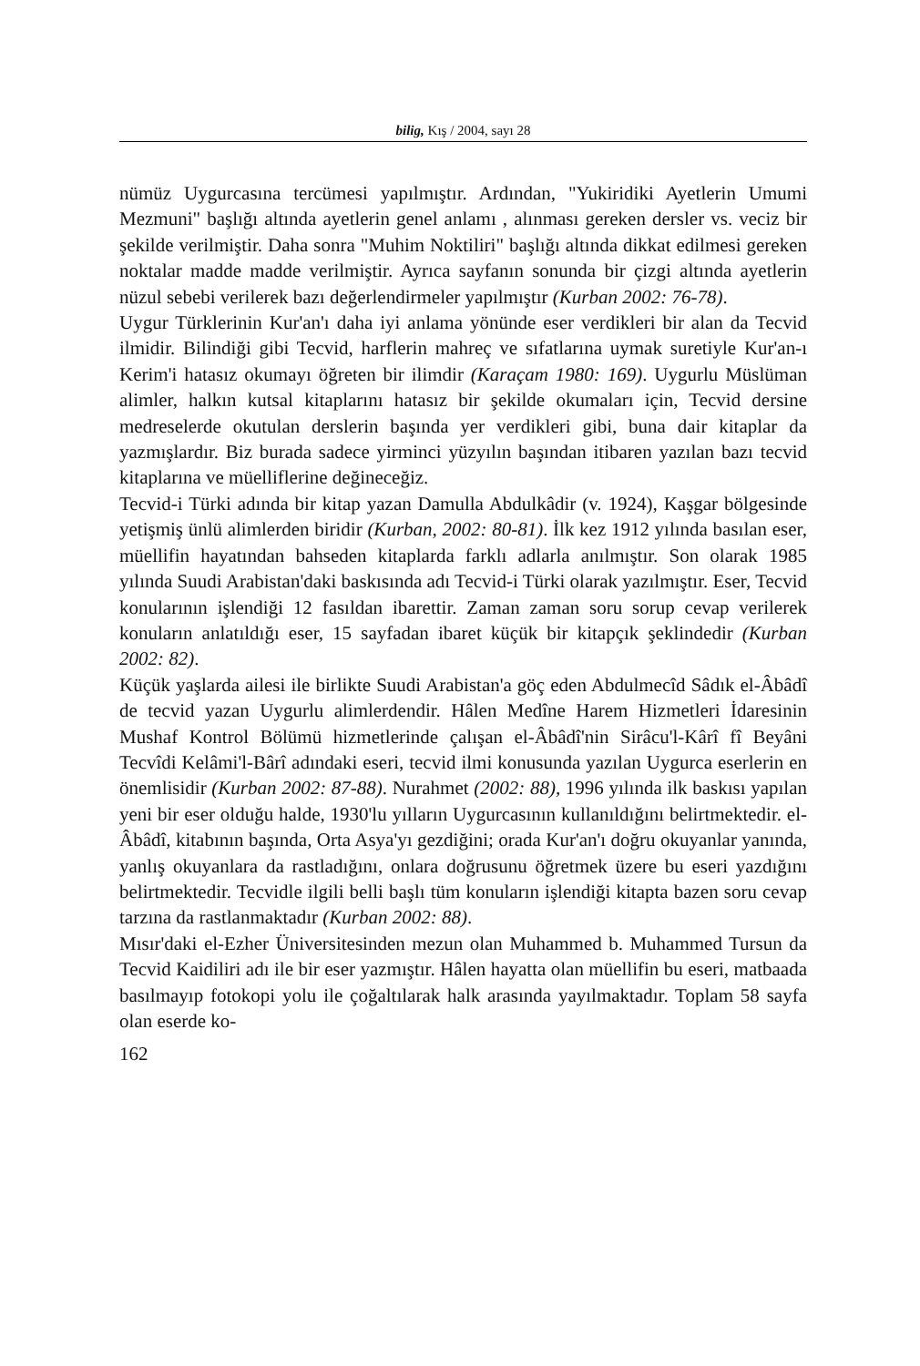bilig, Kış / 2004, sayı 28
nümüz Uygurcasına tercümesi yapılmıştır. Ardından, "Yukiridiki Ayetlerin Umumi Mezmuni" başlığı altında ayetlerin genel anlamı , alınması gereken dersler vs. veciz bir şekilde verilmiştir. Daha sonra "Muhim Noktiliri" başlığı altında dikkat edilmesi gereken noktalar madde madde verilmiştir. Ayrıca sayfanın sonunda bir çizgi altında ayetlerin nüzul sebebi verilerek bazı değerlendirmeler yapılmıştır (Kurban 2002: 76-78).
Uygur Türklerinin Kur'an'ı daha iyi anlama yönünde eser verdikleri bir alan da Tecvid ilmidir. Bilindiği gibi Tecvid, harflerin mahreç ve sıfatlarına uymak suretiyle Kur'an-ı Kerim'i hatasız okumayı öğreten bir ilimdir (Karaçam 1980: 169). Uygurlu Müslüman alimler, halkın kutsal kitaplarını hatasız bir şekilde okumaları için, Tecvid dersine medreselerde okutulan derslerin başında yer verdikleri gibi, buna dair kitaplar da yazmışlardır. Biz burada sadece yirminci yüzyılın başından itibaren yazılan bazı tecvid kitaplarına ve müelliflerine değineceğiz.
Tecvid-i Türki adında bir kitap yazan Damulla Abdulkâdir (v. 1924), Kaşgar bölgesinde yetişmiş ünlü alimlerden biridir (Kurban, 2002: 80-81). İlk kez 1912 yılında basılan eser, müellifin hayatından bahseden kitaplarda farklı adlarla anılmıştır. Son olarak 1985 yılında Suudi Arabistan'daki baskısında adı Tecvid-i Türki olarak yazılmıştır. Eser, Tecvid konularının işlendiği 12 fasıldan ibarettir. Zaman zaman soru sorup cevap verilerek konuların anlatıldığı eser, 15 sayfadan ibaret küçük bir kitapçık şeklindedir (Kurban 2002: 82).
Küçük yaşlarda ailesi ile birlikte Suudi Arabistan'a göç eden Abdulmecîd Sâdık el-Âbâdî de tecvid yazan Uygurlu alimlerdendir. Hâlen Medîne Harem Hizmetleri İdaresinin Mushaf Kontrol Bölümü hizmetlerinde çalışan el-Âbâdî'nin Sirâcu'l-Kârî fî Beyâni Tecvîdi Kelâmi'l-Bârî adındaki eseri, tecvid ilmi konusunda yazılan Uygurca eserlerin en önemlisidir (Kurban 2002: 87-88). Nurahmet (2002: 88), 1996 yılında ilk baskısı yapılan yeni bir eser olduğu halde, 1930'lu yılların Uygurcasının kullanıldığını belirtmektedir. el-Âbâdî, kitabının başında, Orta Asya'yı gezdiğini; orada Kur'an'ı doğru okuyanlar yanında, yanlış okuyanlara da rastladığını, onlara doğrusunu öğretmek üzere bu eseri yazdığını belirtmektedir. Tecvidle ilgili belli başlı tüm konuların işlendiği kitapta bazen soru cevap tarzına da rastlanmaktadır (Kurban 2002: 88).
Mısır'daki el-Ezher Üniversitesinden mezun olan Muhammed b. Muhammed Tursun da Tecvid Kaidiliri adı ile bir eser yazmıştır. Hâlen hayatta olan müellifin bu eseri, matbaada basılmayıp fotokopi yolu ile çoğaltılarak halk arasında yayılmaktadır. Toplam 58 sayfa olan eserde ko-
162